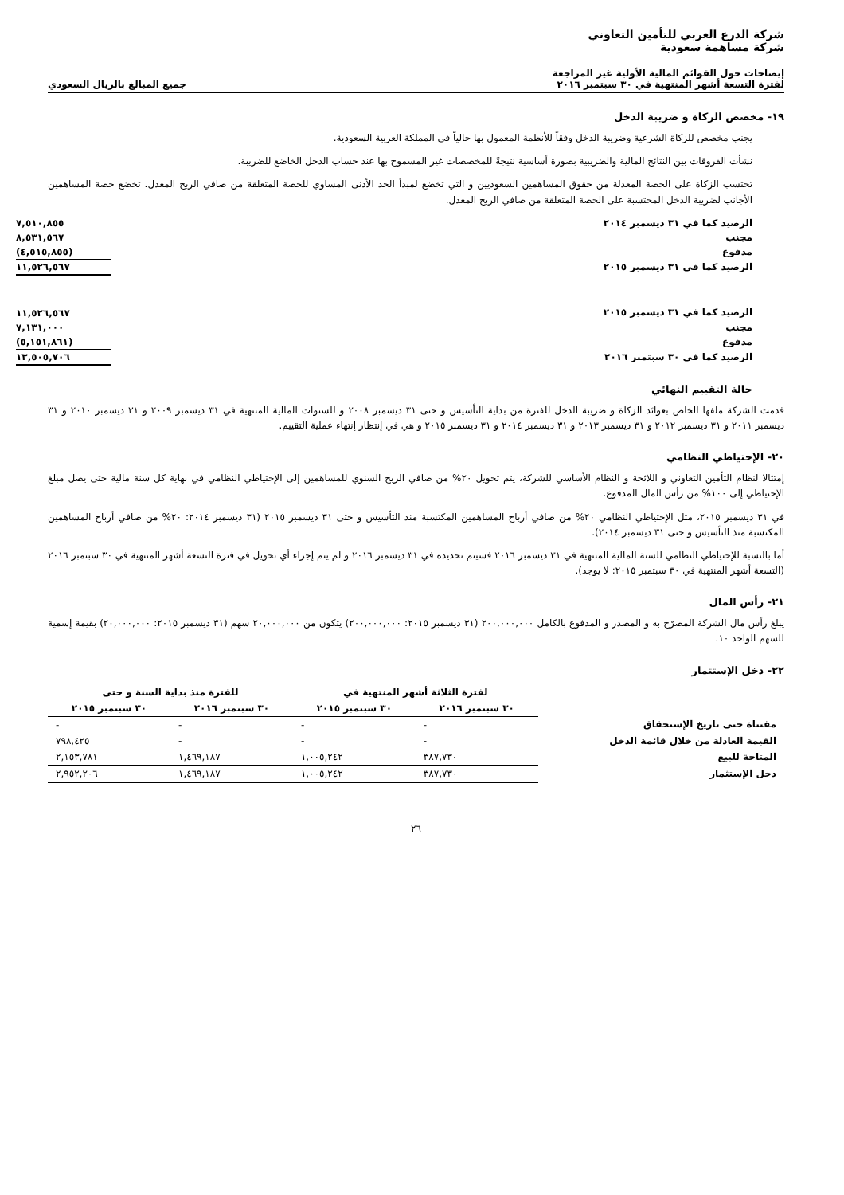شركة الدرع العربي للتأمين التعاوني
شركة مساهمة سعودية
إيضاحات حول القوائم المالية الأولية غير المراجعة
لفترة التسعة أشهر المنتهية في ٣٠ سبتمبر ٢٠١٦ جميع المبالغ بالريال السعودي
١٩- مخصص الزكاة و ضريبة الدخل
يجنب مخصص للزكاة الشرعية وضريبة الدخل وفقاً للأنظمة المعمول بها حالياً في المملكة العربية السعودية.
نشأت الفروقات بين النتائج المالية والضريبية بصورة أساسية نتيجةً للمخصصات غير المسموح بها عند حساب الدخل الخاضع للضريبة.
تحتسب الزكاة على الحصة المعدلة من حقوق المساهمين السعوديين و التي تخضع لمبدأ الحد الأدنى المساوي للحصة المتعلقة من صافي الربح المعدل. تخضع حصة المساهمين الأجانب لضريبة الدخل المحتسبة على الحصة المتعلقة من صافي الربح المعدل.
| الرصيد كما في ٣١ ديسمبر ٢٠١٤ | ٧,٥١٠,٨٥٥ |
| مجنب | ٨,٥٣١,٥٦٧ |
| مدفوع | (٤,٥١٥,٨٥٥) |
| الرصيد كما في ٣١ ديسمبر ٢٠١٥ | ١١,٥٢٦,٥٦٧ |
| الرصيد كما في ٣١ ديسمبر ٢٠١٥ | ١١,٥٢٦,٥٦٧ |
| مجنب | ٧,١٣١,٠٠٠ |
| مدفوع | (٥,١٥١,٨٦١) |
| الرصيد كما في ٣٠ سبتمبر ٢٠١٦ | ١٣,٥٠٥,٧٠٦ |
حالة التقييم النهائي
قدمت الشركة ملفها الخاص بعوائد الزكاة و ضريبة الدخل للفترة من بداية التأسيس و حتى ٣١ ديسمبر ٢٠٠٨ و للسنوات المالية المنتهية في ٣١ ديسمبر ٢٠٠٩ و ٣١ ديسمبر ٢٠١٠ و ٣١ ديسمبر ٢٠١١ و ٣١ ديسمبر ٢٠١٢ و ٣١ ديسمبر ٢٠١٣ و ٣١ ديسمبر ٢٠١٤ و ٣١ ديسمبر ٢٠١٥ و هي في إنتظار إنتهاء عملية التقييم.
٢٠- الإحتياطي النظامي
إمتثالا لنظام التأمين التعاوني و اللائحة و النظام الأساسي للشركة، يتم تحويل ٢٠% من صافي الربح السنوي للمساهمين إلى الإحتياطي النظامي في نهاية كل سنة مالية حتى يصل مبلغ الإحتياطي إلى ١٠٠% من رأس المال المدفوع.
في ٣١ ديسمبر ٢٠١٥، مثل الإحتياطي النظامي ٢٠% من صافي أرباح المساهمين المكتسبة منذ التأسيس و حتى ٣١ ديسمبر ٢٠١٥ (٣١ ديسمبر ٢٠١٤: ٢٠% من صافي أرباح المساهمين المكتسبة منذ التأسيس و حتى ٣١ ديسمبر ٢٠١٤).
أما بالنسبة للإحتياطي النظامي للسنة المالية المنتهية في ٣١ ديسمبر ٢٠١٦ فسيتم تحديده في ٣١ ديسمبر ٢٠١٦ و لم يتم إجراء أي تحويل في فترة التسعة أشهر المنتهية في ٣٠ سبتمبر ٢٠١٦ (التسعة أشهر المنتهية في ٣٠ سبتمبر ٢٠١٥: لا يوجد).
٢١- رأس المال
يبلغ رأس مال الشركة المصرّح به و المصدر و المدفوع بالكامل ٢٠٠,٠٠٠,٠٠٠ (٣١ ديسمبر ٢٠١٥: ٢٠٠,٠٠٠,٠٠٠) يتكون من ٢٠,٠٠٠,٠٠٠ سهم (٣١ ديسمبر ٢٠١٥: ٢٠,٠٠٠,٠٠٠) بقيمة إسمية للسهم الواحد ١٠.
٢٢- دخل الإستثمار
| | لفترة الثلاثة أشهر المنتهية في | | للفترة منذ بداية السنة و حتى | |
| --- | --- | --- | --- | --- |
| | ٣٠ سبتمبر ٢٠١٦ | ٣٠ سبتمبر ٢٠١٥ | ٣٠ سبتمبر ٢٠١٦ | ٣٠ سبتمبر ٢٠١٥ |
| مقتناة حتى تاريخ الإستحقاق | - | - | - | - |
| القيمة العادلة من خلال قائمة الدخل | - | - | - | ٧٩٨,٤٢٥ |
| المتاحة للبيع | ٣٨٧,٧٣٠ | ١,٠٠٥,٢٤٢ | ١,٤٦٩,١٨٧ | ٢,١٥٣,٧٨١ |
| دخل الإستثمار | ٣٨٧,٧٣٠ | ١,٠٠٥,٢٤٢ | ١,٤٦٩,١٨٧ | ٢,٩٥٢,٢٠٦ |
٢٦